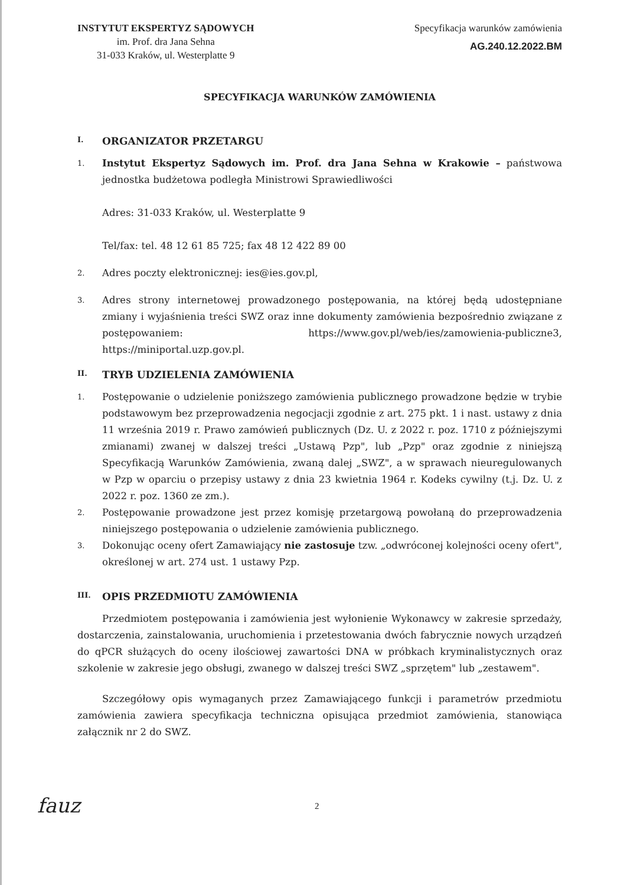INSTYTUT EKSPERTYZ SĄDOWYCH
im. Prof. dra Jana Sehna
31-033 Kraków, ul. Westerplatte 9
Specyfikacja warunków zamówienia
AG.240.12.2022.BM
SPECYFIKACJA WARUNKÓW ZAMÓWIENIA
I. ORGANIZATOR PRZETARGU
1.
Instytut Ekspertyz Sądowych im. Prof. dra Jana Sehna w Krakowie – państwowa jednostka budżetowa podległa Ministrowi Sprawiedliwości
Adres: 31-033 Kraków, ul. Westerplatte 9
Tel/fax: tel. 48 12 61 85 725; fax 48 12 422 89 00
2.
Adres poczty elektronicznej: ies@ies.gov.pl,
3.
Adres strony internetowej prowadzonego postępowania, na której będą udostępniane zmiany i wyjaśnienia treści SWZ oraz inne dokumenty zamówienia bezpośrednio związane z postępowaniem: https://www.gov.pl/web/ies/zamowienia-publiczne3, https://miniportal.uzp.gov.pl.
II. TRYB UDZIELENIA ZAMÓWIENIA
1.
Postępowanie o udzielenie poniższego zamówienia publicznego prowadzone będzie w trybie podstawowym bez przeprowadzenia negocjacji zgodnie z art. 275 pkt. 1 i nast. ustawy z dnia 11 września 2019 r. Prawo zamówień publicznych (Dz. U. z 2022 r. poz. 1710 z późniejszymi zmianami) zwanej w dalszej treści „Ustawą Pzp", lub „Pzp" oraz zgodnie z niniejszą Specyfikacją Warunków Zamówienia, zwaną dalej „SWZ", a w sprawach nieuregulowanych w Pzp w oparciu o przepisy ustawy z dnia 23 kwietnia 1964 r. Kodeks cywilny (t.j. Dz. U. z 2022 r. poz. 1360 ze zm.).
2.
Postępowanie prowadzone jest przez komisję przetargową powołaną do przeprowadzenia niniejszego postępowania o udzielenie zamówienia publicznego.
3.
Dokonując oceny ofert Zamawiający nie zastosuje tzw. „odwróconej kolejności oceny ofert", określonej w art. 274 ust. 1 ustawy Pzp.
III. OPIS PRZEDMIOTU ZAMÓWIENIA
Przedmiotem postępowania i zamówienia jest wyłonienie Wykonawcy w zakresie sprzedaży, dostarczenia, zainstalowania, uruchomienia i przetestowania dwóch fabrycznie nowych urządzeń do qPCR służących do oceny ilościowej zawartości DNA w próbkach kryminalistycznych oraz szkolenie w zakresie jego obsługi, zwanego w dalszej treści SWZ „sprzętem" lub „zestawem".
Szczegółowy opis wymaganych przez Zamawiającego funkcji i parametrów przedmiotu zamówienia zawiera specyfikacja techniczna opisująca przedmiot zamówienia, stanowiąca załącznik nr 2 do SWZ.
fauz 2